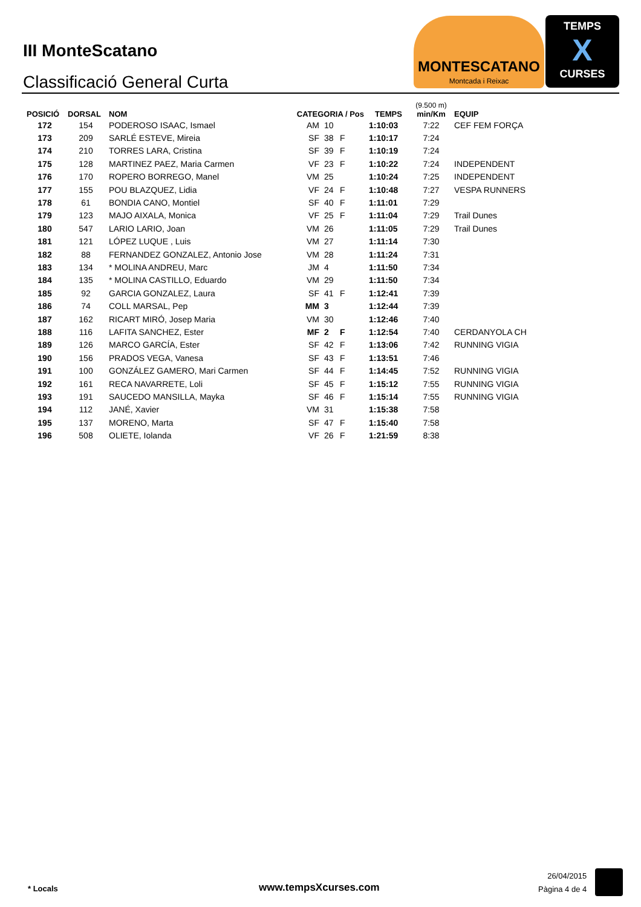III MonteScatano
Classificació General Curta
MONTESCATANO
Montcada i Reixac
TEMPS
X
CURSES
| POSICIÓ | DORSAL | NOM | CATEGORIA / Pos | | | TEMPS | (9.500 m) min/Km | EQUIP |
| --- | --- | --- | --- | --- | --- | --- | --- | --- |
| 172 | 154 | PODEROSO ISAAC, Ismael | AM | 10 | | 1:10:03 | 7:22 | CEF FEM FORÇA |
| 173 | 209 | SARLÉ ESTEVE, Mireia | SF | 38 | F | 1:10:17 | 7:24 | |
| 174 | 210 | TORRES LARA, Cristina | SF | 39 | F | 1:10:19 | 7:24 | |
| 175 | 128 | MARTINEZ PAEZ, Maria Carmen | VF | 23 | F | 1:10:22 | 7:24 | INDEPENDENT |
| 176 | 170 | ROPERO BORREGO, Manel | VM | 25 | | 1:10:24 | 7:25 | INDEPENDENT |
| 177 | 155 | POU BLAZQUEZ, Lidia | VF | 24 | F | 1:10:48 | 7:27 | VESPA RUNNERS |
| 178 | 61 | BONDIA CANO, Montiel | SF | 40 | F | 1:11:01 | 7:29 | |
| 179 | 123 | MAJO AIXALA, Monica | VF | 25 | F | 1:11:04 | 7:29 | Trail Dunes |
| 180 | 547 | LARIO LARIO, Joan | VM | 26 | | 1:11:05 | 7:29 | Trail Dunes |
| 181 | 121 | LÓPEZ LUQUE , Luis | VM | 27 | | 1:11:14 | 7:30 | |
| 182 | 88 | FERNANDEZ GONZALEZ, Antonio Jose | VM | 28 | | 1:11:24 | 7:31 | |
| 183 | 134 | * MOLINA ANDREU, Marc | JM | 4 | | 1:11:50 | 7:34 | |
| 184 | 135 | * MOLINA CASTILLO, Eduardo | VM | 29 | | 1:11:50 | 7:34 | |
| 185 | 92 | GARCIA GONZALEZ, Laura | SF | 41 | F | 1:12:41 | 7:39 | |
| 186 | 74 | COLL MARSAL, Pep | MM | 3 | | 1:12:44 | 7:39 | |
| 187 | 162 | RICART MIRÓ, Josep Maria | VM | 30 | | 1:12:46 | 7:40 | |
| 188 | 116 | LAFITA SANCHEZ, Ester | MF | 2 | F | 1:12:54 | 7:40 | CERDANYOLA CH |
| 189 | 126 | MARCO GARCÍA, Ester | SF | 42 | F | 1:13:06 | 7:42 | RUNNING VIGIA |
| 190 | 156 | PRADOS VEGA, Vanesa | SF | 43 | F | 1:13:51 | 7:46 | |
| 191 | 100 | GONZÁLEZ GAMERO, Mari Carmen | SF | 44 | F | 1:14:45 | 7:52 | RUNNING VIGIA |
| 192 | 161 | RECA NAVARRETE, Loli | SF | 45 | F | 1:15:12 | 7:55 | RUNNING VIGIA |
| 193 | 191 | SAUCEDO MANSILLA, Mayka | SF | 46 | F | 1:15:14 | 7:55 | RUNNING VIGIA |
| 194 | 112 | JANÉ, Xavier | VM | 31 | | 1:15:38 | 7:58 | |
| 195 | 137 | MORENO, Marta | SF | 47 | F | 1:15:40 | 7:58 | |
| 196 | 508 | OLIETE, Iolanda | VF | 26 | F | 1:21:59 | 8:38 | |
* Locals www.tempsXcurses.com
26/04/2015
Pàgina 4 de 4